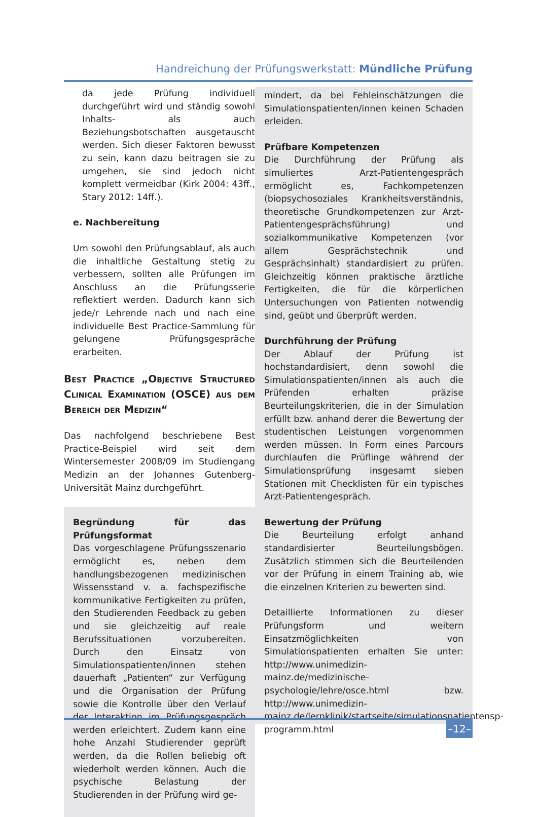Handreichung der Prüfungswerkstatt: Mündliche Prüfung
da jede Prüfung individuell durchgeführt wird und ständig sowohl Inhalts- als auch Beziehungsbotschaften ausgetauscht werden. Sich dieser Faktoren bewusst zu sein, kann dazu beitragen sie zu umgehen, sie sind jedoch nicht komplett vermeidbar (Kirk 2004: 43ff., Stary 2012: 14ff.).
e. Nachbereitung
Um sowohl den Prüfungsablauf, als auch die inhaltliche Gestaltung stetig zu verbessern, sollten alle Prüfungen im Anschluss an die Prüfungsserie reflektiert werden. Dadurch kann sich jede/r Lehrende nach und nach eine individuelle Best Practice-Sammlung für gelungene Prüfungsgespräche erarbeiten.
Best Practice „Objective Structured Clinical Examination (OSCE) aus dem Bereich der Medizin“
Das nachfolgend beschriebene Best Practice-Beispiel wird seit dem Wintersemester 2008/09 im Studiengang Medizin an der Johannes Gutenberg-Universität Mainz durchgeführt.
Begründung für das Prüfungsformat
Das vorgeschlagene Prüfungsszenario ermöglicht es, neben dem handlungsbezogenen medizinischen Wissensstand v. a. fachspezifische kommunikative Fertigkeiten zu prüfen, den Studierenden Feedback zu geben und sie gleichzeitig auf reale Berufssituationen vorzubereiten. Durch den Einsatz von Simulationspatienten/innen stehen dauerhaft „Patienten“ zur Verfügung und die Organisation der Prüfung sowie die Kontrolle über den Verlauf der Interaktion im Prüfungsgespräch werden erleichtert. Zudem kann eine hohe Anzahl Studierender geprüft werden, da die Rollen beliebig oft wiederholt werden können. Auch die psychische Belastung der Studierenden in der Prüfung wird ge-
mindert, da bei Fehleinschätzungen die Simulationspatienten/innen keinen Schaden erleiden.
Prüfbare Kompetenzen
Die Durchführung der Prüfung als simuliertes Arzt-Patientengespräch ermöglicht es, Fachkompetenzen (biopsychosoziales Krankheitsverständnis, theoretische Grundkompetenzen zur Arzt-Patientengesprächsführung) und sozialkommunikative Kompetenzen (vor allem Gesprächstechnik und Gesprächsinhalt) standardisiert zu prüfen. Gleichzeitig können praktische ärztliche Fertigkeiten, die für die körperlichen Untersuchungen von Patienten notwendig sind, geübt und überprüft werden.
Durchführung der Prüfung
Der Ablauf der Prüfung ist hochstandardisiert, denn sowohl die Simulationspatienten/innen als auch die Prüfenden erhalten präzise Beurteilungskriterien, die in der Simulation erfüllt bzw. anhand derer die Bewertung der studentischen Leistungen vorgenommen werden müssen. In Form eines Parcours durchlaufen die Prüflinge während der Simulationsprüfung insgesamt sieben Stationen mit Checklisten für ein typisches Arzt-Patientengespräch.
Bewertung der Prüfung
Die Beurteilung erfolgt anhand standardisierter Beurteilungsbögen. Zusätzlich stimmen sich die Beurteilenden vor der Prüfung in einem Training ab, wie die einzelnen Kriterien zu bewerten sind.
Detaillierte Informationen zu dieser Prüfungsform und weitern Einsatzmöglichkeiten von Simulationspatienten erhalten Sie unter: http://www.unimedizin-mainz.de/medizinische-psychologie/lehre/osce.html bzw. http://www.unimedizin-mainz.de/lernklinik/startseite/simulationspatientensp-programm.html
–12–